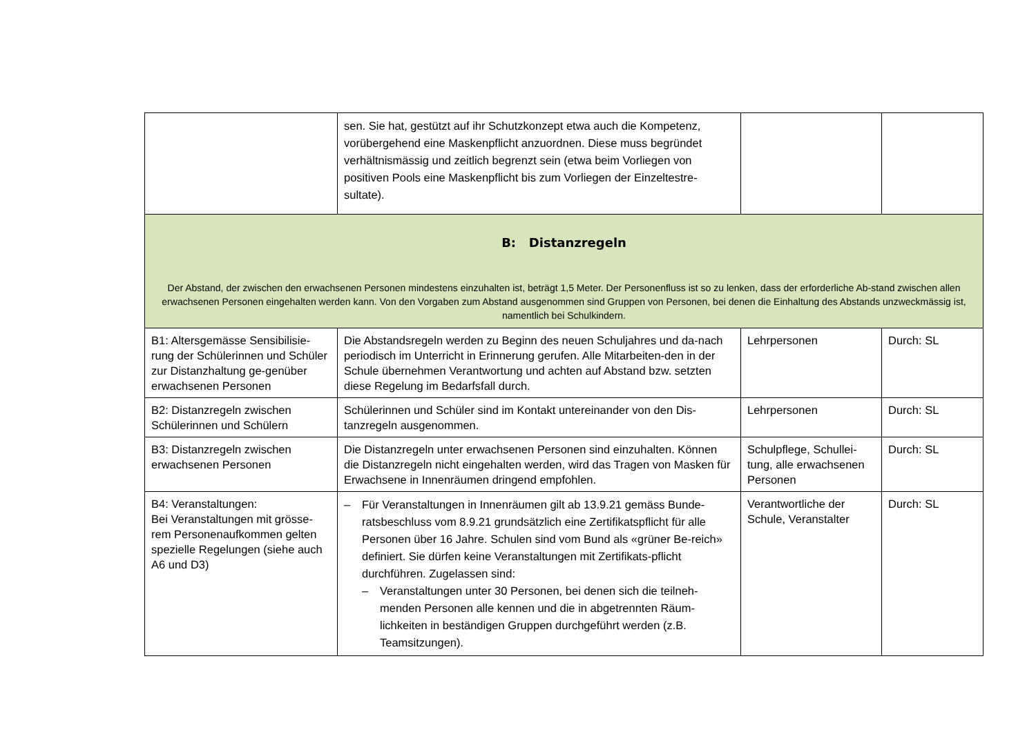| | sen. Sie hat, gestützt auf ihr Schutzkonzept etwa auch die Kompetenz, vorübergehend eine Maskenpflicht anzuordnen. Diese muss begründet verhältnismässig und zeitlich begrenzt sein (etwa beim Vorliegen von positiven Pools eine Maskenpflicht bis zum Vorliegen der Einzeltestre-sultate). | | |
| B: Distanzregeln Der Abstand, der zwischen den erwachsenen Personen mindestens einzuhalten ist, beträgt 1,5 Meter. Der Personenfluss ist so zu lenken, dass der erforderliche Ab-stand zwischen allen erwachsenen Personen eingehalten werden kann. Von den Vorgaben zum Abstand ausgenommen sind Gruppen von Personen, bei denen die Einhaltung des Abstands unzweckmässig ist, namentlich bei Schulkindern. | | | |
| B1: Altersgemässe Sensibilisie-rung der Schülerinnen und Schüler zur Distanzhaltung ge-genüber erwachsenen Personen | Die Abstandsregeln werden zu Beginn des neuen Schuljahres und da-nach periodisch im Unterricht in Erinnerung gerufen. Alle Mitarbeiten-den in der Schule übernehmen Verantwortung und achten auf Abstand bzw. setzten diese Regelung im Bedarfsfall durch. | Lehrpersonen | Durch: SL |
| B2: Distanzregeln zwischen Schülerinnen und Schülern | Schülerinnen und Schüler sind im Kontakt untereinander von den Dis-tanzregeln ausgenommen. | Lehrpersonen | Durch: SL |
| B3: Distanzregeln zwischen erwachsenen Personen | Die Distanzregeln unter erwachsenen Personen sind einzuhalten. Können die Distanzregeln nicht eingehalten werden, wird das Tragen von Masken für Erwachsene in Innenräumen dringend empfohlen. | Schulpflege, Schullei-tung, alle erwachsenen Personen | Durch: SL |
| B4: Veranstaltungen: Bei Veranstaltungen mit grösse-rem Personenaufkommen gelten spezielle Regelungen (siehe auch A6 und D3) | – Für Veranstaltungen in Innenräumen gilt ab 13.9.21 gemäss Bunde-ratsbeschluss vom 8.9.21 grundsätzlich eine Zertifikatspflicht für alle Personen über 16 Jahre. Schulen sind vom Bund als «grüner Be-reich» definiert. Sie dürfen keine Veranstaltungen mit Zertifikats-pflicht durchführen. Zugelassen sind: – Veranstaltungen unter 30 Personen, bei denen sich die teilneh-menden Personen alle kennen und die in abgetrennten Räum-lichkeiten in beständigen Gruppen durchgeführt werden (z.B. Teamsitzungen). | Verantwortliche der Schule, Veranstalter | Durch: SL |